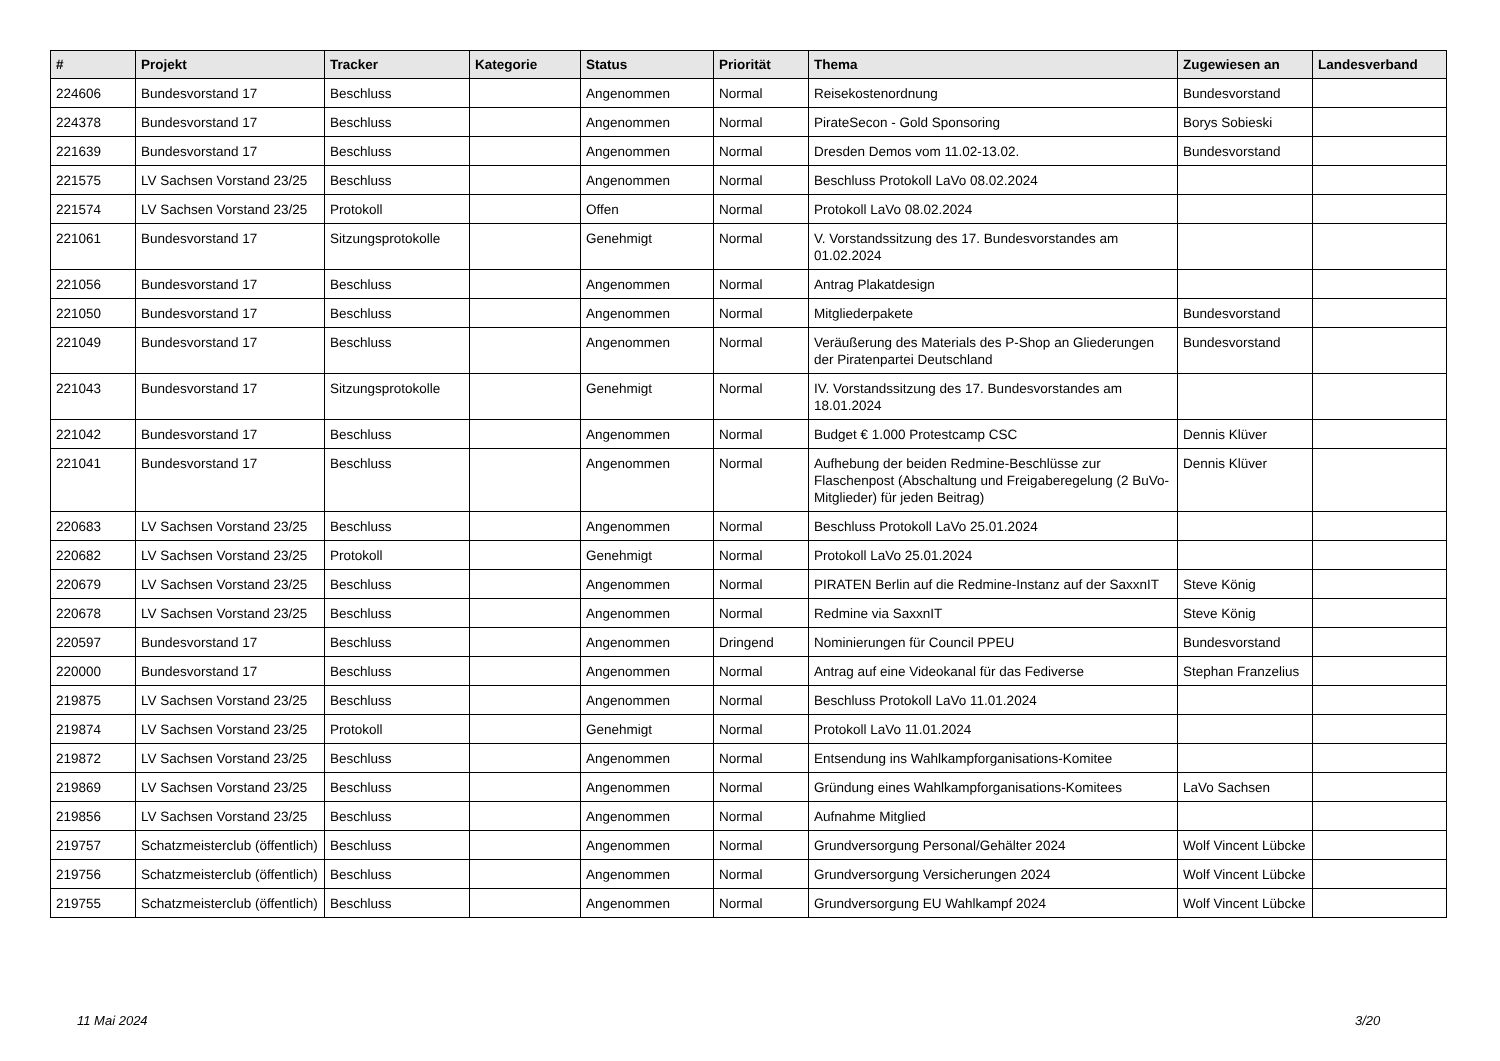| # | Projekt | Tracker | Kategorie | Status | Priorität | Thema | Zugewiesen an | Landesverband |
| --- | --- | --- | --- | --- | --- | --- | --- | --- |
| 224606 | Bundesvorstand 17 | Beschluss | | Angenommen | Normal | Reisekostenordnung | Bundesvorstand | |
| 224378 | Bundesvorstand 17 | Beschluss | | Angenommen | Normal | PirateSecon - Gold Sponsoring | Borys Sobieski | |
| 221639 | Bundesvorstand 17 | Beschluss | | Angenommen | Normal | Dresden Demos vom 11.02-13.02. | Bundesvorstand | |
| 221575 | LV Sachsen Vorstand 23/25 | Beschluss | | Angenommen | Normal | Beschluss Protokoll LaVo 08.02.2024 | | |
| 221574 | LV Sachsen Vorstand 23/25 | Protokoll | | Offen | Normal | Protokoll LaVo 08.02.2024 | | |
| 221061 | Bundesvorstand 17 | Sitzungsprotokolle | | Genehmigt | Normal | V. Vorstandssitzung des 17. Bundesvorstandes am 01.02.2024 | | |
| 221056 | Bundesvorstand 17 | Beschluss | | Angenommen | Normal | Antrag Plakatdesign | | |
| 221050 | Bundesvorstand 17 | Beschluss | | Angenommen | Normal | Mitgliederpakete | Bundesvorstand | |
| 221049 | Bundesvorstand 17 | Beschluss | | Angenommen | Normal | Veräußerung des Materials des P-Shop an Gliederungen der Piratenpartei Deutschland | Bundesvorstand | |
| 221043 | Bundesvorstand 17 | Sitzungsprotokolle | | Genehmigt | Normal | IV. Vorstandssitzung des 17. Bundesvorstandes am 18.01.2024 | | |
| 221042 | Bundesvorstand 17 | Beschluss | | Angenommen | Normal | Budget € 1.000 Protestcamp CSC | Dennis Klüver | |
| 221041 | Bundesvorstand 17 | Beschluss | | Angenommen | Normal | Aufhebung der beiden Redmine-Beschlüsse zur Flaschenpost (Abschaltung und Freigaberegelung (2 BuVo-Mitglieder) für jeden Beitrag) | Dennis Klüver | |
| 220683 | LV Sachsen Vorstand 23/25 | Beschluss | | Angenommen | Normal | Beschluss Protokoll LaVo 25.01.2024 | | |
| 220682 | LV Sachsen Vorstand 23/25 | Protokoll | | Genehmigt | Normal | Protokoll LaVo 25.01.2024 | | |
| 220679 | LV Sachsen Vorstand 23/25 | Beschluss | | Angenommen | Normal | PIRATEN Berlin auf die Redmine-Instanz auf der SaxxnIT | Steve König | |
| 220678 | LV Sachsen Vorstand 23/25 | Beschluss | | Angenommen | Normal | Redmine via SaxxnIT | Steve König | |
| 220597 | Bundesvorstand 17 | Beschluss | | Angenommen | Dringend | Nominierungen für Council PPEU | Bundesvorstand | |
| 220000 | Bundesvorstand 17 | Beschluss | | Angenommen | Normal | Antrag auf eine Videokanal für das Fediverse | Stephan Franzelius | |
| 219875 | LV Sachsen Vorstand 23/25 | Beschluss | | Angenommen | Normal | Beschluss Protokoll LaVo 11.01.2024 | | |
| 219874 | LV Sachsen Vorstand 23/25 | Protokoll | | Genehmigt | Normal | Protokoll LaVo 11.01.2024 | | |
| 219872 | LV Sachsen Vorstand 23/25 | Beschluss | | Angenommen | Normal | Entsendung ins Wahlkampforganisations-Komitee | | |
| 219869 | LV Sachsen Vorstand 23/25 | Beschluss | | Angenommen | Normal | Gründung eines Wahlkampforganisations-Komitees | LaVo Sachsen | |
| 219856 | LV Sachsen Vorstand 23/25 | Beschluss | | Angenommen | Normal | Aufnahme Mitglied | | |
| 219757 | Schatzmeisterclub (öffentlich) | Beschluss | | Angenommen | Normal | Grundversorgung Personal/Gehälter 2024 | Wolf Vincent Lübcke | |
| 219756 | Schatzmeisterclub (öffentlich) | Beschluss | | Angenommen | Normal | Grundversorgung Versicherungen 2024 | Wolf Vincent Lübcke | |
| 219755 | Schatzmeisterclub (öffentlich) | Beschluss | | Angenommen | Normal | Grundversorgung EU Wahlkampf 2024 | Wolf Vincent Lübcke | |
11 Mai 2024 3/20